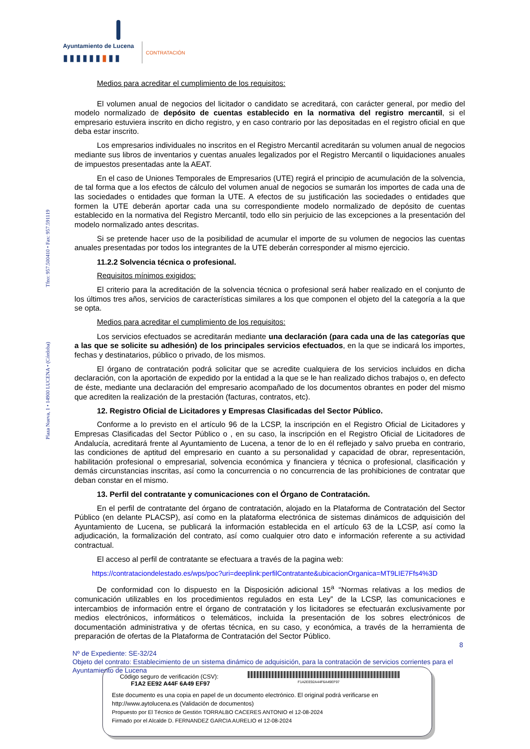Ayuntamiento de Lucena
▮▮▮▮▮▮▮▮▮ CONTRATACIÓN
Plaza Nueva, 1 • 14900 LUCENA • (Córdoba) Tfno: 957.500410 • Fax: 957.591119
Medios para acreditar el cumplimiento de los requisitos:
El volumen anual de negocios del licitador o candidato se acreditará, con carácter general, por medio del modelo normalizado de depósito de cuentas establecido en la normativa del registro mercantil, si el empresario estuviera inscrito en dicho registro, y en caso contrario por las depositadas en el registro oficial en que deba estar inscrito.
Los empresarios individuales no inscritos en el Registro Mercantil acreditarán su volumen anual de negocios mediante sus libros de inventarios y cuentas anuales legalizados por el Registro Mercantil o liquidaciones anuales de impuestos presentadas ante la AEAT.
En el caso de Uniones Temporales de Empresarios (UTE) regirá el principio de acumulación de la solvencia, de tal forma que a los efectos de cálculo del volumen anual de negocios se sumarán los importes de cada una de las sociedades o entidades que forman la UTE. A efectos de su justificación las sociedades o entidades que formen la UTE deberán aportar cada una su correspondiente modelo normalizado de depósito de cuentas establecido en la normativa del Registro Mercantil, todo ello sin perjuicio de las excepciones a la presentación del modelo normalizado antes descritas.
Si se pretende hacer uso de la posibilidad de acumular el importe de su volumen de negocios las cuentas anuales presentadas por todos los integrantes de la UTE deberán corresponder al mismo ejercicio.
11.2.2 Solvencia técnica o profesional.
Requisitos mínimos exigidos:
El criterio para la acreditación de la solvencia técnica o profesional será haber realizado en el conjunto de los últimos tres años, servicios de características similares a los que componen el objeto del la categoría a la que se opta.
Medios para acreditar el cumplimiento de los requisitos:
Los servicios efectuados se acreditarán mediante una declaración (para cada una de las categorías que a las que se solicite su adhesión) de los principales servicios efectuados, en la que se indicará los importes, fechas y destinatarios, público o privado, de los mismos.
El órgano de contratación podrá solicitar que se acredite cualquiera de los servicios incluidos en dicha declaración, con la aportación de expedido por la entidad a la que se le han realizado dichos trabajos o, en defecto de éste, mediante una declaración del empresario acompañado de los documentos obrantes en poder del mismo que acrediten la realización de la prestación (facturas, contratos, etc).
12. Registro Oficial de Licitadores y Empresas Clasificadas del Sector Público.
Conforme a lo previsto en el artículo 96 de la LCSP, la inscripción en el Registro Oficial de Licitadores y Empresas Clasificadas del Sector Público o , en su caso, la inscripción en el Registro Oficial de Licitadores de Andalucía, acreditará frente al Ayuntamiento de Lucena, a tenor de lo en él reflejado y salvo prueba en contrario, las condiciones de aptitud del empresario en cuanto a su personalidad y capacidad de obrar, representación, habilitación profesional o empresarial, solvencia económica y financiera y técnica o profesional, clasificación y demás circunstancias inscritas, así como la concurrencia o no concurrencia de las prohibiciones de contratar que deban constar en el mismo.
13. Perfil del contratante y comunicaciones con el Órgano de Contratación.
En el perfil de contratante del órgano de contratación, alojado en la Plataforma de Contratación del Sector Público (en delante PLACSP), así como en la plataforma electrónica de sistemas dinámicos de adquisición del Ayuntamiento de Lucena, se publicará la información establecida en el artículo 63 de la LCSP, así como la adjudicación, la formalización del contrato, así como cualquier otro dato e información referente a su actividad contractual.
El acceso al perfil de contratante se efectuara a través de la pagina web:
https://contrataciondelestado.es/wps/poc?uri=deeplink:perfilContratante&ubicacionOrganica=MT9LIE7Ffs4%3D
De conformidad con lo dispuesto en la Disposición adicional 15<sup>a</sup> “Normas relativas a los medios de comunicación utilizables en los procedimientos regulados en esta Ley” de la LCSP, las comunicaciones e intercambios de información entre el órgano de contratación y los licitadores se efectuarán exclusivamente por medios electrónicos, informáticos o telemáticos, incluida la presentación de los sobres electrónicos de documentación administrativa y de ofertas técnica, en su caso, y económica, a través de la herramienta de preparación de ofertas de la Plataforma de Contratación del Sector Público.
8
Nº de Expediente: SE-32/24
Objeto del contrato: Establecimiento de un sistema dinámico de adquisición, para la contratación de servicios corrientes para el Ayuntamiento de Lucena
Código seguro de verificación (CSV):
F1A2 EE92 A44F 6A49 EF97
F1A2EE92A44F6A49EF97
Este documento es una copia en papel de un documento electrónico. El original podrá verificarse en
http://www.aytolucena.es (Validación de documentos)
Propuesto por El Técnico de Gestión TORRALBO CACERES ANTONIO el 12-08-2024
Firmado por el Alcalde D. FERNANDEZ GARCIA AURELIO el 12-08-2024